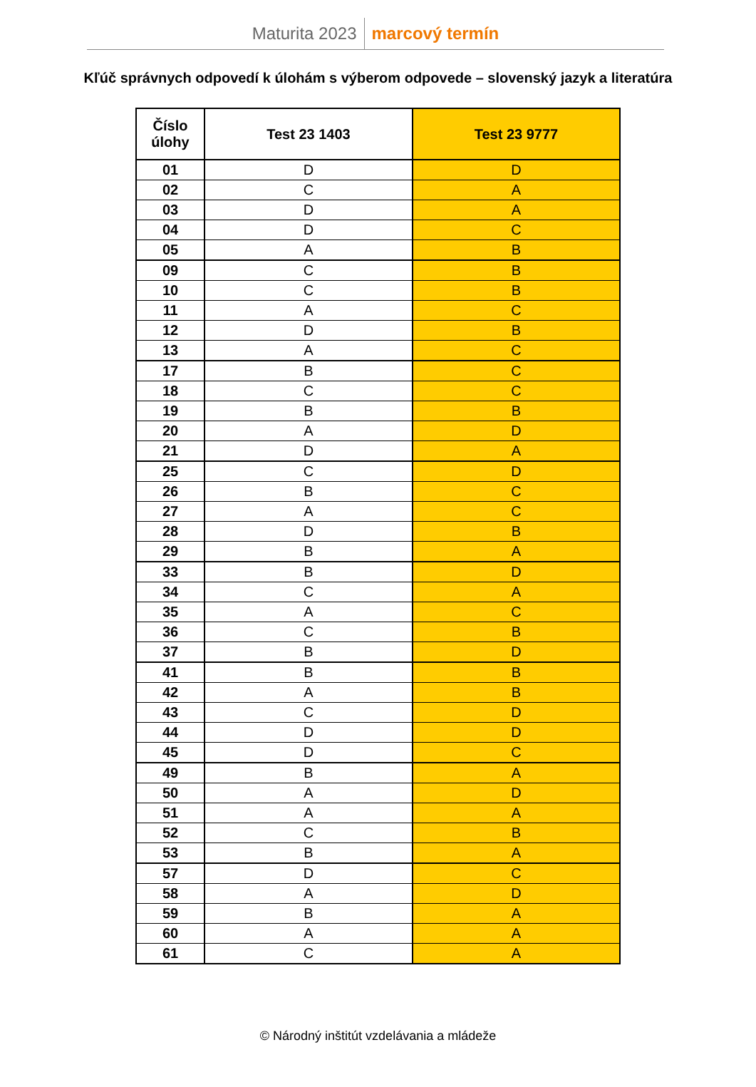Maturita 2023 marcový termín
Kľúč správnych odpovedí k úlohám s výberom odpovede – slovenský jazyk a literatúra
| Číslo úlohy | Test 23 1403 | Test 23 9777 |
| --- | --- | --- |
| 01 | D | D |
| 02 | C | A |
| 03 | D | A |
| 04 | D | C |
| 05 | A | B |
| 09 | C | B |
| 10 | C | B |
| 11 | A | C |
| 12 | D | B |
| 13 | A | C |
| 17 | B | C |
| 18 | C | C |
| 19 | B | B |
| 20 | A | D |
| 21 | D | A |
| 25 | C | D |
| 26 | B | C |
| 27 | A | C |
| 28 | D | B |
| 29 | B | A |
| 33 | B | D |
| 34 | C | A |
| 35 | A | C |
| 36 | C | B |
| 37 | B | D |
| 41 | B | B |
| 42 | A | B |
| 43 | C | D |
| 44 | D | D |
| 45 | D | C |
| 49 | B | A |
| 50 | A | D |
| 51 | A | A |
| 52 | C | B |
| 53 | B | A |
| 57 | D | C |
| 58 | A | D |
| 59 | B | A |
| 60 | A | A |
| 61 | C | A |
© Národný inštitút vzdelávania a mládeže